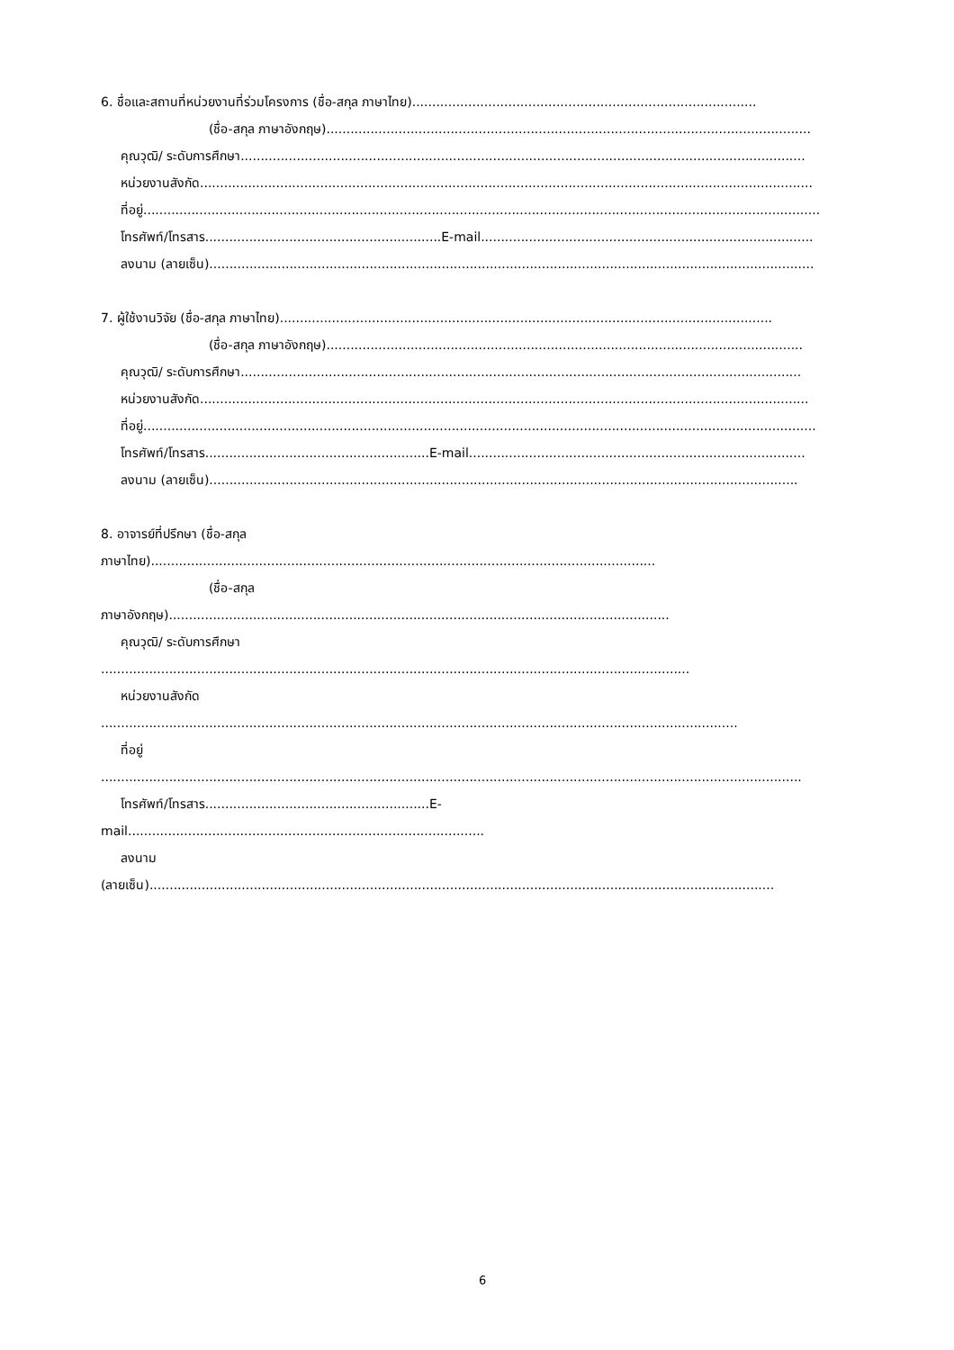6. ชื่อและสถานที่หน่วยงานที่ร่วมโครงการ (ชื่อ-สกุล ภาษาไทย)......................................................................................
(ชื่อ-สกุล ภาษาอังกฤษ).........................................................................................................................
คุณวุฒิ/ ระดับการศึกษา.............................................................................................................................................
หน่วยงานสังกัด.........................................................................................................................................................
ที่อยู่.........................................................................................................................................................................
โทรศัพท์/โทรสาร...........................................................E-mail...................................................................................
ลงนาม (ลายเซ็น).......................................................................................................................................................
7. ผู้ใช้งานวิจัย (ชื่อ-สกุล ภาษาไทย)...........................................................................................................................
(ชื่อ-สกุล ภาษาอังกฤษ).......................................................................................................................
คุณวุฒิ/ ระดับการศึกษา............................................................................................................................................
หน่วยงานสังกัด........................................................................................................................................................
ที่อยู่........................................................................................................................................................................
โทรศัพท์/โทรสาร........................................................E-mail....................................................................................
ลงนาม (ลายเซ็น)...................................................................................................................................................
8. อาจารย์ที่ปรึกษา (ชื่อ-สกุล
ภาษาไทย)..............................................................................................................................
(ชื่อ-สกุล
ภาษาอังกฤษ).............................................................................................................................
คุณวุฒิ/ ระดับการศึกษา
...................................................................................................................................................
หน่วยงานสังกัด
...............................................................................................................................................................
ที่อยู่
...............................................................................................................................................................................
โทรศัพท์/โทรสาร........................................................E-
mail.........................................................................................
ลงนาม
(ลายเซ็น)............................................................................................................................................................
6